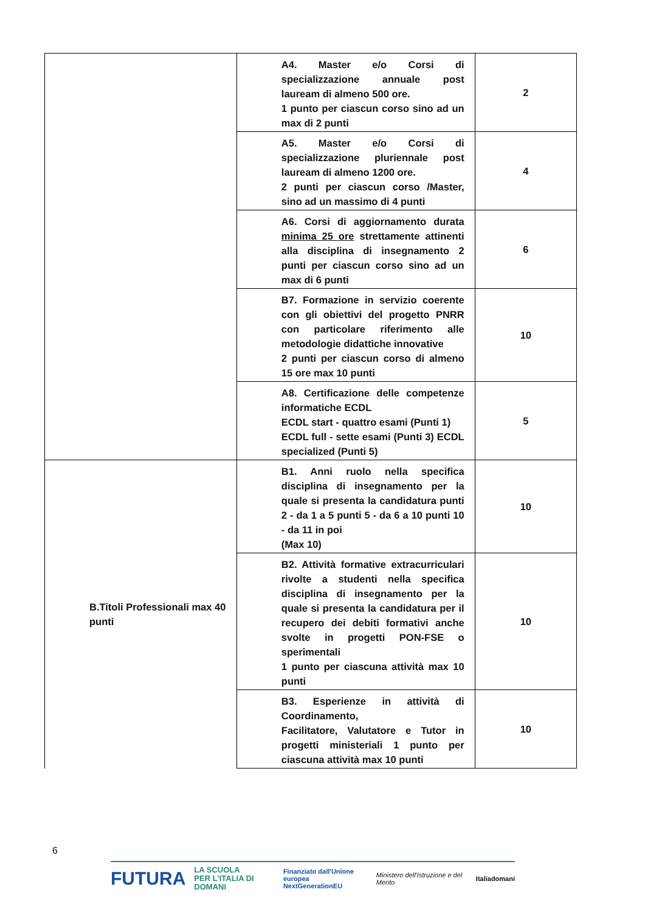| | A4. Master e/o Corsi di specializzazione annuale post lauream di almeno 500 ore. 1 punto per ciascun corso sino ad un max di 2 punti | 2 |
| | A5. Master e/o Corsi di specializzazione pluriennale post lauream di almeno 1200 ore. 2 punti per ciascun corso /Master, sino ad un massimo di 4 punti | 4 |
| | A6. Corsi di aggiornamento durata minima 25 ore strettamente attinenti alla disciplina di insegnamento 2 punti per ciascun corso sino ad un max di 6 punti | 6 |
| | B7. Formazione in servizio coerente con gli obiettivi del progetto PNRR con particolare riferimento alle metodologie didattiche innovative 2 punti per ciascun corso di almeno 15 ore max 10 punti | 10 |
| | A8. Certificazione delle competenze informatiche ECDL ECDL start - quattro esami (Punti 1) ECDL full - sette esami (Punti 3) ECDL specialized (Punti 5) | 5 |
| B.Titoli Professionali max 40 punti | B1. Anni ruolo nella specifica disciplina di insegnamento per la quale si presenta la candidatura punti 2 - da 1 a 5 punti 5 - da 6 a 10 punti 10 - da 11 in poi (Max 10) | 10 |
| | B2. Attività formative extracurriculari rivolte a studenti nella specifica disciplina di insegnamento per la quale si presenta la candidatura per il recupero dei debiti formativi anche svolte in progetti PON-FSE o sperimentali 1 punto per ciascuna attività max 10 punti | 10 |
| | B3. Esperienze in attività di Coordinamento, Facilitatore, Valutatore e Tutor in progetti ministeriali 1 punto per ciascuna attività max 10 punti | 10 |
6
FUTURA LA SCUOLA
PER L'ITALIA DI DOMANI Finanziato dall'Unione europea
NextGenerationEU Ministero dell'Istruzione e del Merito Italiadomani